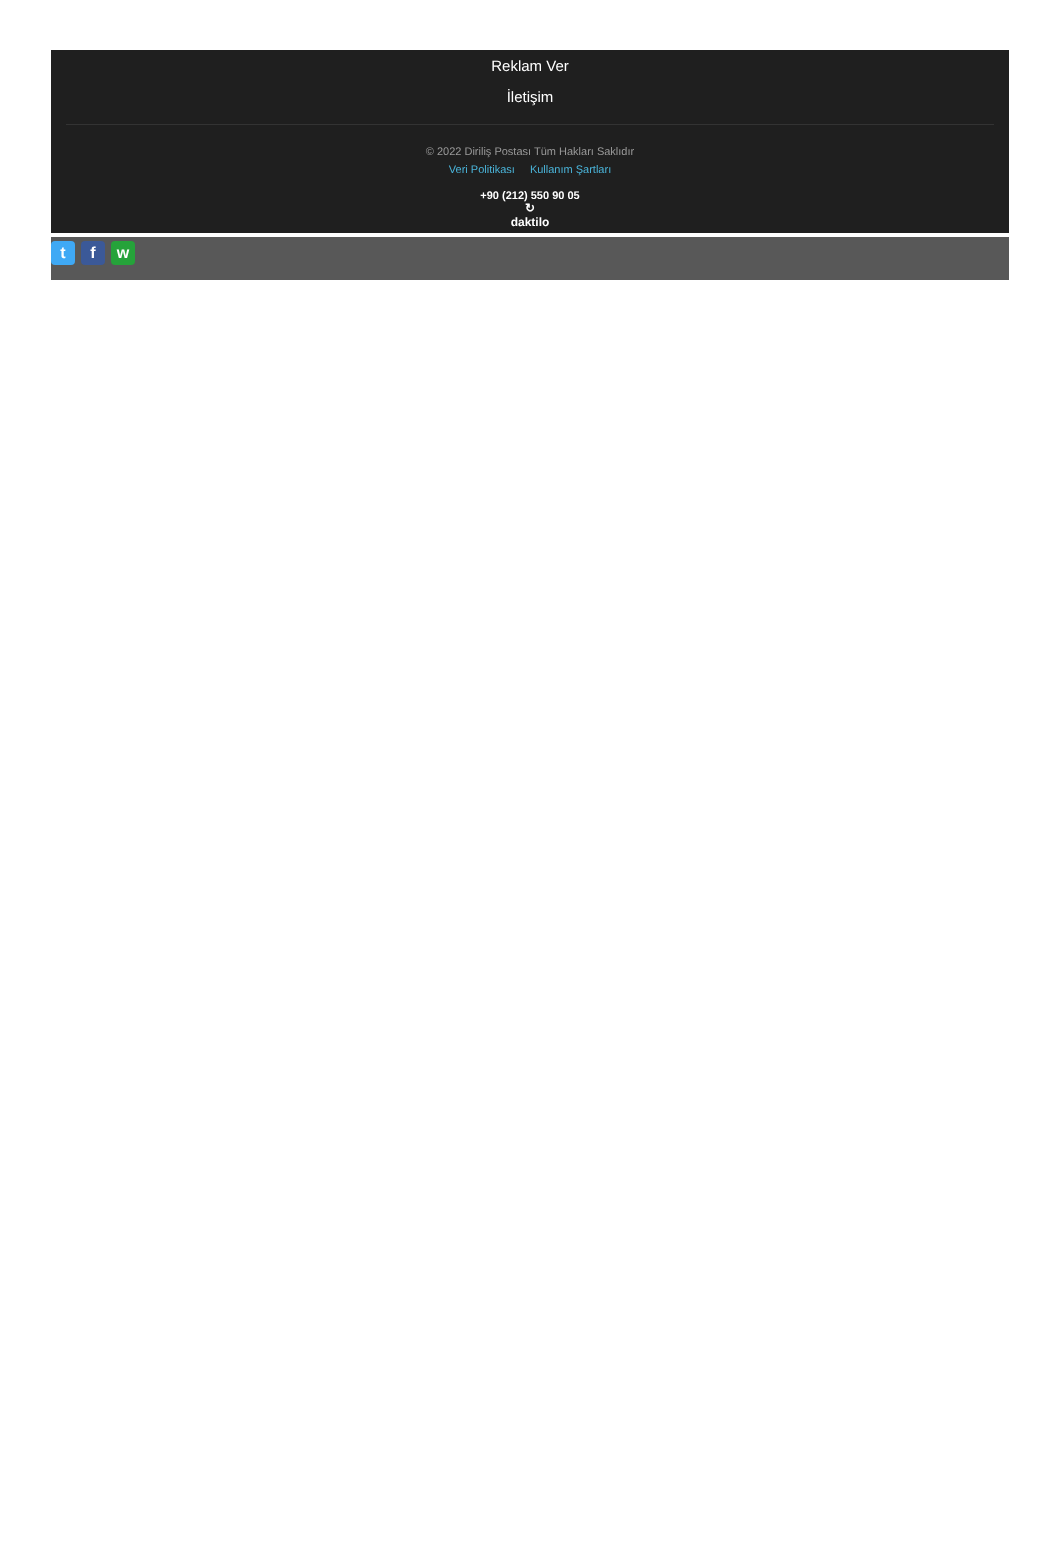Reklam Ver
İletişim
© 2022 Diriliş Postası Tüm Hakları Saklıdır
Veri Politikası Kullanım Şartları
+90 (212) 550 90 05
↻
daktilo
t f w